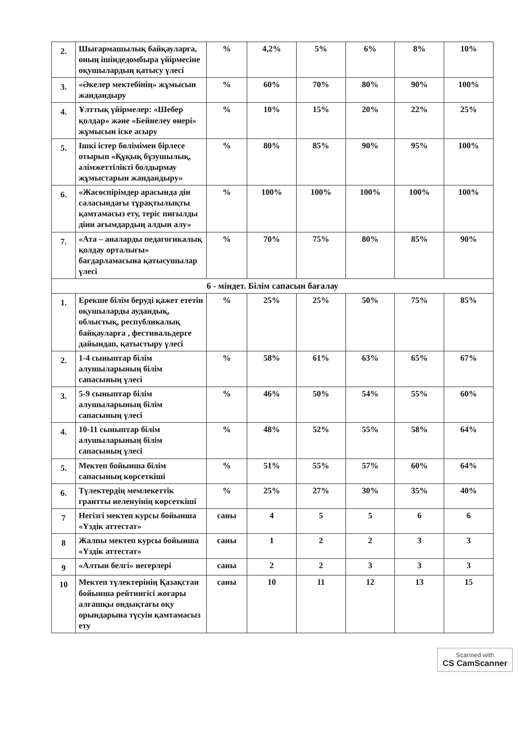| 2. | Шығармашылық байқауларға, оның ішіндедомбыра үйірмесіне оқушылардың қатысу үлесі | % | 4,2% | 5% | 6% | 8% | 10% |
| 3. | «Әкелер мектебінің» жұмысын жандандыру | % | 60% | 70% | 80% | 90% | 100% |
| 4. | Ұлттық үйірмелер: «Шебер қолдар» және «Бейнелеу өнері» жұмысын іске асыру | % | 10% | 15% | 20% | 22% | 25% |
| 5. | Ішкі істер бөлімімен бірлесе отырып «Құқық бұзушылық, әлімжеттілікті болдырмау жұмыстарын жандандыру» | % | 80% | 85% | 90% | 95% | 100% |
| 6. | «Жасөспірімдер арасында дін саласындағы тұрақтылықты қамтамасыз ету, теріс пиғылды діни ағымдардың алдын алу» | % | 100% | 100% | 100% | 100% | 100% |
| 7. | «Ата – аналарды педагогикалық қолдау орталығы» бағдарламасына қатысушылар үлесі | % | 70% | 75% | 80% | 85% | 90% |
| 6 - міндет. Білім сапасын бағалау | | | | | | | |
| 1. | Ерекше білім беруді қажет ететін оқушыларды аудандық, облыстық, республикалық байқауларға , фестивальдерге дайындап, қатыстыру үлесі | % | 25% | 25% | 50% | 75% | 85% |
| 2. | 1-4 сыныптар білім алушыларының білім сапасының үлесі | % | 58% | 61% | 63% | 65% | 67% |
| 3. | 5-9 сыныптар білім алушыларының білім сапасының үлесі | % | 46% | 50% | 54% | 55% | 60% |
| 4. | 10-11 сыныптар білім алушыларының білім сапасының үлесі | % | 48% | 52% | 55% | 58% | 64% |
| 5. | Мектеп бойынша білім сапасының көрсеткіші | % | 51% | 55% | 57% | 60% | 64% |
| 6. | Түлектердің мемлекеттік грантты иеленуінің көрсеткіші | % | 25% | 27% | 30% | 35% | 40% |
| 7 | Негізгі мектеп курсы бойынша «Үздік аттестат» | саны | 4 | 5 | 5 | 6 | 6 |
| 8 | Жалпы мектеп курсы бойынша «Үздік аттестат» | саны | 1 | 2 | 2 | 3 | 3 |
| 9 | «Алтын белгі» иегерлері | саны | 2 | 2 | 3 | 3 | 3 |
| 10 | Мектеп түлектерінің Қазақстан бойынша рейтингісі жоғары алғашқы ондықтағы оқу орындарына түсуін қамтамасыз ету | саны | 10 | 11 | 12 | 13 | 15 |
Scanned with
CS CamScanner